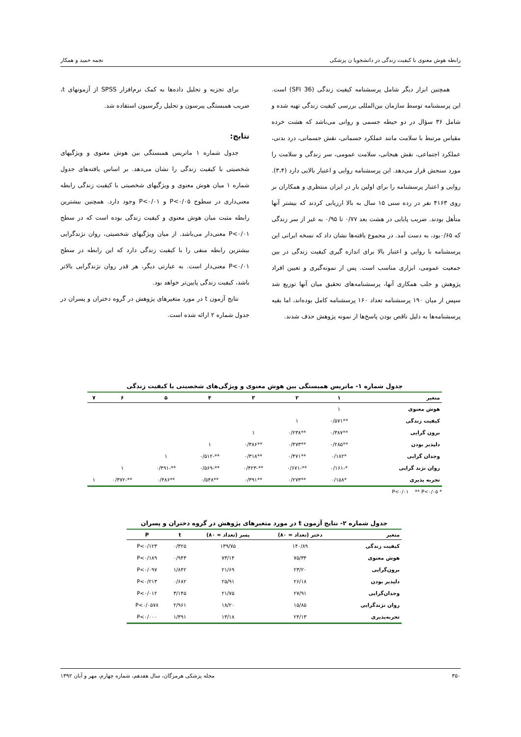رابطه هوش معنوی با کیفیت زندگی در دانشجویا ن پزشکی نجمه حمید و همکار
همچنین ابزار دیگر شامل پرسشنامه کیفیت زندگی (SFI 36) است. این پرسشنامه توسط سازمان بین‌المللی بررسی کیفیت زندگی تهیه شده و شامل ۳۶ سؤال در دو حیطه جسمی و روانی می‌باشد که هشت خرده مقیاس مرتبط با سلامت مانند عملکرد جسمانی، نقش جسمانی، درد بدنی، عملکرد اجتماعی، نقش هیجانی، سلامت عمومی، سر زندگی و سلامت را مورد سنجش قرار می‌دهد. این پرسشنامه روایی و اعتبار بالایی دارد (۳،۴). روایی و اعتبار پرسشنامه را برای اولین بار در ایران منتظری و همکاران بر روی ۴۱۶۳ نفر در رده سنی ۱۵ سال به بالا ارزیابی کردند که بیشتر آنها متأهل بودند. ضریب پایایی در هشت بعد ۰/۷۷ تا ۰/۹۵ به غیر از سر زندگی که ۰/۶۵بود، به دست آمد. در مجموع یافته‌ها نشان داد که نسخه ایرانی این پرسشنامه با روایی و اعتبار بالا برای اندازه گیری کیفیت زندگی در بین جمعیت عمومی، ابزاری مناسب است. پس از نمونه‌گیری و تعیین افراد پژوهش و جلب همکاری آنها، پرسشنامه‌های تحقیق میان آنها توزیع شد سپس از میان ۱۹۰ پرسشنامه تعداد ۱۶۰ پرسشنامه کامل بوده‌اند، اما بقیه پرسشنامه‌ها به دلیل ناقص بودن پاسخ‌ها از نمونه پژوهش حذف شدند.
برای تجزیه و تحلیل داده‌ها به کمک نرم‌افزار SPSS از آزمونهای t، ضریب همبستگی پیرسون و تحلیل رگرسیون استفاده شد.
نتایج:
جدول شماره ۱ ماتریس همبستگی بین هوش معنوی و ویژگیهای شخصیتی با کیفیت زندگی را نشان می‌دهد. بر اساس یافته‌های جدول شماره ۱ میان هوش معنوی و ویژگیهای شخصیتی با کیفیت زندگی رابطه معنی‌داری در سطوح P<۰/۰۵ و P<۰/۰۱ وجود دارد. همچنین بیشترین رابطه مثبت میان هوش معنوی و کیفیت زندگی بوده است که در سطح P<۰/۰۱ معنی‌دار می‌باشد. از میان ویژگیهای شخصیتی، روان نژندگرایی بیشترین رابطه منفی را با کیفیت زندگی دارد که این رابطه در سطح P<۰/۰۱ معنی‌دار است. به عبارتی دیگر، هر قدر روان نژندگرایی بالاتر باشد، کیفیت زندگی پایین‌تر خواهد بود.
نتایج آزمون t در مورد متغیرهای پژوهش در گروه دختران و پسران در جدول شماره ۲ ارائه شده است.
جدول شماره ۱- ماتریس همبستگی بین هوش معنوی و ویژگی‌های شخصیتی با کیفیت زندگی
| متغیر | ۱ | ۲ | ۳ | ۴ | ۵ | ۶ | ۷ |
| --- | --- | --- | --- | --- | --- | --- | --- |
| هوش معنوی | ۱ | | | | | | |
| کیفیت زندگی | **۰/۵۷۱ | ۱ | | | | | |
| برون گرایی | **۰/۳۸۷ | **۰/۲۳۸ | ۱ | | | | |
| دلپذیر بودن | **۰/۲۸۵ | **۰/۴۷۳ | **۰/۳۸۶ | ۱ | | | |
| وجدان گرایی | *۰/۱۸۲ | **۰/۴۷۱ | **۰/۳۱۸ | **-۰/۵۱۲ | ۱ | | |
| روان نژند گرایی | *-۰/۱۶۱ | **-۰/۶۷۱ | **-۰/۴۲۳ | **-۰/۵۶۹ | **-۰/۴۹۱ | ۱ | |
| تجربه پذیری | *۰/۱۵۸ | **۰/۲۷۳ | **۰/۳۹۱ | **۰/۵۴۸ | **۰/۴۸۶ | **-۰/۳۷۲ | ۱ |
* P<۰/۰۱ ** P<۰/۰۵
جدول شماره ۲- نتایج آزمون t در مورد متغیرهای پژوهش در گروه دختران و پسران
| متغیر | دختر (تعداد = ۸۰) | پسر (تعداد = ۸۰) | t | P |
| --- | --- | --- | --- | --- |
| کیفیت زندگی | ۱۴۰/۸۹ | ۱۳۹/۷۵ | ۰/۳۲۵ | P<۰/۱۲۳ |
| هوش معنوی | ۷۵/۳۴ | ۷۳/۱۴ | ۰/۹۴۳ | P<۰/۱۸۹ |
| برون‌گرایی | ۲۳/۲۰ | ۲۱/۶۹ | ۱/۸۴۲ | P<۰/۰۹۷ |
| دلپذیر بودن | ۲۶/۱۸ | ۲۵/۹۱ | ۰/۶۸۲ | P<۰/۲۱۳ |
| وجدان‌گرایی | ۲۷/۹۱ | ۲۱/۷۵ | ۳/۱۴۵ | P<۰/۰۱۲ |
| روان نژندگرایی | ۱۵/۸۵ | ۱۸/۲۰ | ۲/۹۶۱ | P<۰/۰۵۷۸ |
| تجربه‌پذیری | ۲۴/۱۳ | ۱۳/۱۸ | ۱/۳۹۱ | P<۰/۰۰۰ |
۳۵۰ مجله پزشکی هرمزگان، سال هفدهم، شماره چهارم، مهر و آبان ۱۳۹۲